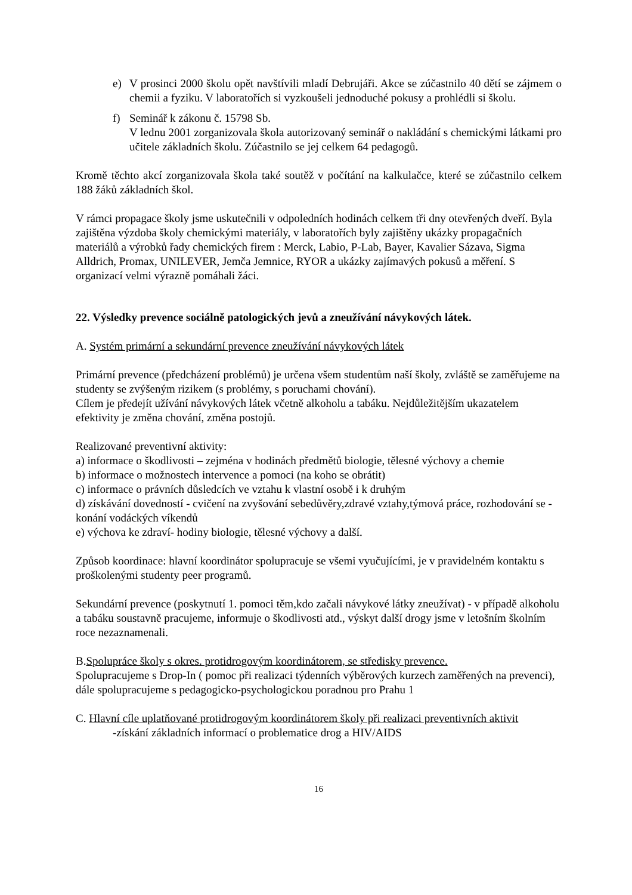e) V prosinci 2000 školu opět navštívili mladí Debrujáři. Akce se zúčastnilo 40 dětí se zájmem o chemii a fyziku. V laboratořích si vyzkoušeli jednoduché pokusy a prohlédli si školu.
f) Seminář k zákonu č. 15798 Sb.
V lednu 2001 zorganizovala škola autorizovaný seminář o nakládání s chemickými látkami pro učitele základních školu. Zúčastnilo se jej celkem 64 pedagogů.
Kromě těchto akcí zorganizovala škola také soutěž v počítání na kalkulačce, které se zúčastnilo celkem 188 žáků základních škol.
V rámci propagace školy jsme uskutečnili v odpoledních hodinách celkem tři dny otevřených dveří. Byla zajištěna výzdoba školy chemickými materiály, v laboratořích byly zajištěny ukázky propagačních materiálů a výrobků řady chemických firem : Merck, Labio, P-Lab, Bayer, Kavalier Sázava, Sigma Alldrich, Promax, UNILEVER, Jemča Jemnice, RYOR a ukázky zajímavých pokusů a měření. S organizací velmi výrazně pomáhali žáci.
22. Výsledky prevence sociálně patologických jevů a zneužívání návykových látek.
A. Systém primární a sekundární prevence zneužívání návykových látek
Primární prevence (předcházení problémů) je určena všem studentům naší školy, zvláště se zaměřujeme na studenty se zvýšeným rizikem (s problémy, s poruchami chování).
Cílem je předejít užívání návykových látek včetně alkoholu a tabáku. Nejdůležitějším ukazatelem efektivity je změna chování, změna postojů.
Realizované preventivní aktivity:
a) informace o škodlivosti – zejména v hodinách předmětů biologie, tělesné výchovy a chemie
b) informace o možnostech intervence a pomoci (na koho se obrátit)
c) informace o právních důsledcích ve vztahu k vlastní osobě i k druhým
d) získávání dovedností - cvičení na zvyšování sebedůvěry,zdravé vztahy,týmová práce, rozhodování se - konání vodáckých víkendů
e) výchova ke zdraví- hodiny biologie, tělesné výchovy a další.
Způsob koordinace: hlavní koordinátor spolupracuje se všemi vyučujícími, je v pravidelném kontaktu s proškolenými studenty peer programů.
Sekundární prevence (poskytnutí 1. pomoci těm,kdo začali návykové látky zneužívat) - v případě alkoholu a tabáku soustavně pracujeme, informuje o škodlivosti atd., výskyt další drogy jsme v letošním školním roce nezaznamenali.
B.Spolupráce školy s okres. protidrogovým koordinátorem, se středisky prevence.
Spolupracujeme s Drop-In ( pomoc při realizaci týdenních výběrových kurzech zaměřených na prevenci), dále spolupracujeme s pedagogicko-psychologickou poradnou pro Prahu 1
C. Hlavní cíle uplatňované protidrogovým koordinátorem školy při realizaci preventivních aktivit
-získání základních informací o problematice drog a HIV/AIDS
16